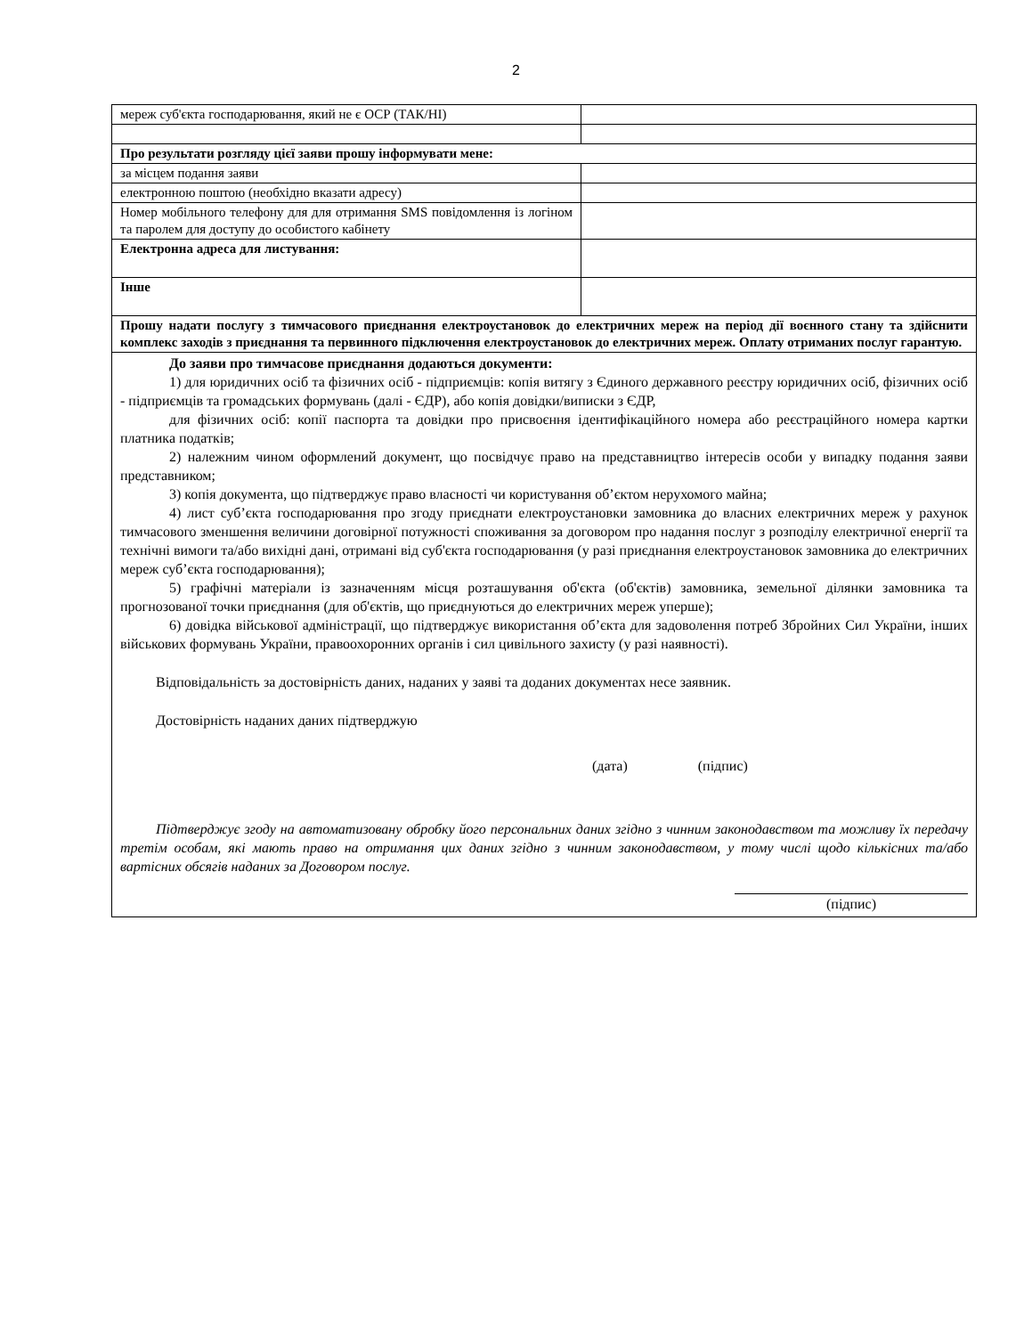2
| мереж суб'єкта господарювання, який не є ОСР (ТАК/НІ) | |
| Про результати розгляду цієї заяви прошу інформувати мене: | |
| за місцем подання заяви | |
| електронною поштою (необхідно вказати адресу) | |
| Номер мобільного телефону для для отримання SMS повідомлення із логіном та паролем для доступу до особистого кабінету | |
| Електронна адреса для листування: | |
| Інше | |
| Прошу надати послугу з тимчасового приєднання електроустановок до електричних мереж на період дії воєнного стану та здійснити комплекс заходів з приєднання та первинного підключення електроустановок до електричних мереж. Оплату отриманих послуг гарантую. | |
| До заяви про тимчасове приєднання додаються документи: 1) для юридичних осіб та фізичних осіб - підприємців: копія витягу з Єдиного державного реєстру юридичних осіб, фізичних осіб - підприємців та громадських формувань (далі - ЄДР), або копія довідки/виписки з ЄДР, для фізичних осіб: копії паспорта та довідки про присвоєння ідентифікаційного номера або реєстраційного номера картки платника податків; 2) належним чином оформлений документ, що посвідчує право на представництво інтересів особи у випадку подання заяви представником; 3) копія документа, що підтверджує право власності чи користування об’єктом нерухомого майна; 4) лист суб’єкта господарювання про згоду приєднати електроустановки замовника до власних електричних мереж у рахунок тимчасового зменшення величини договірної потужності споживання за договором про надання послуг з розподілу електричної енергії та технічні вимоги та/або вихідні дані, отримані від суб'єкта господарювання (у разі приєднання електроустановок замовника до електричних мереж суб’єкта господарювання); 5) графічні матеріали із зазначенням місця розташування об'єкта (об'єктів) замовника, земельної ділянки замовника та прогнозованої точки приєднання (для об'єктів, що приєднуються до електричних мереж уперше); 6) довідка військової адміністрації, що підтверджує використання об’єкта для задоволення потреб Збройних Сил України, інших військових формувань України, правоохоронних органів і сил цивільного захисту (у разі наявності). Відповідальність за достовірність даних, наданих у заяві та доданих документах несе заявник. Достовірність наданих даних підтверджую (дата) (підпис) Підтверджує згоду на автоматизовану обробку його персональних даних згідно з чинним законодавством та можливу їх передачу третім особам, які мають право на отримання цих даних згідно з чинним законодавством, у тому числі щодо кількісних та/або вартісних обсягів наданих за Договором послуг. (підпис) | |